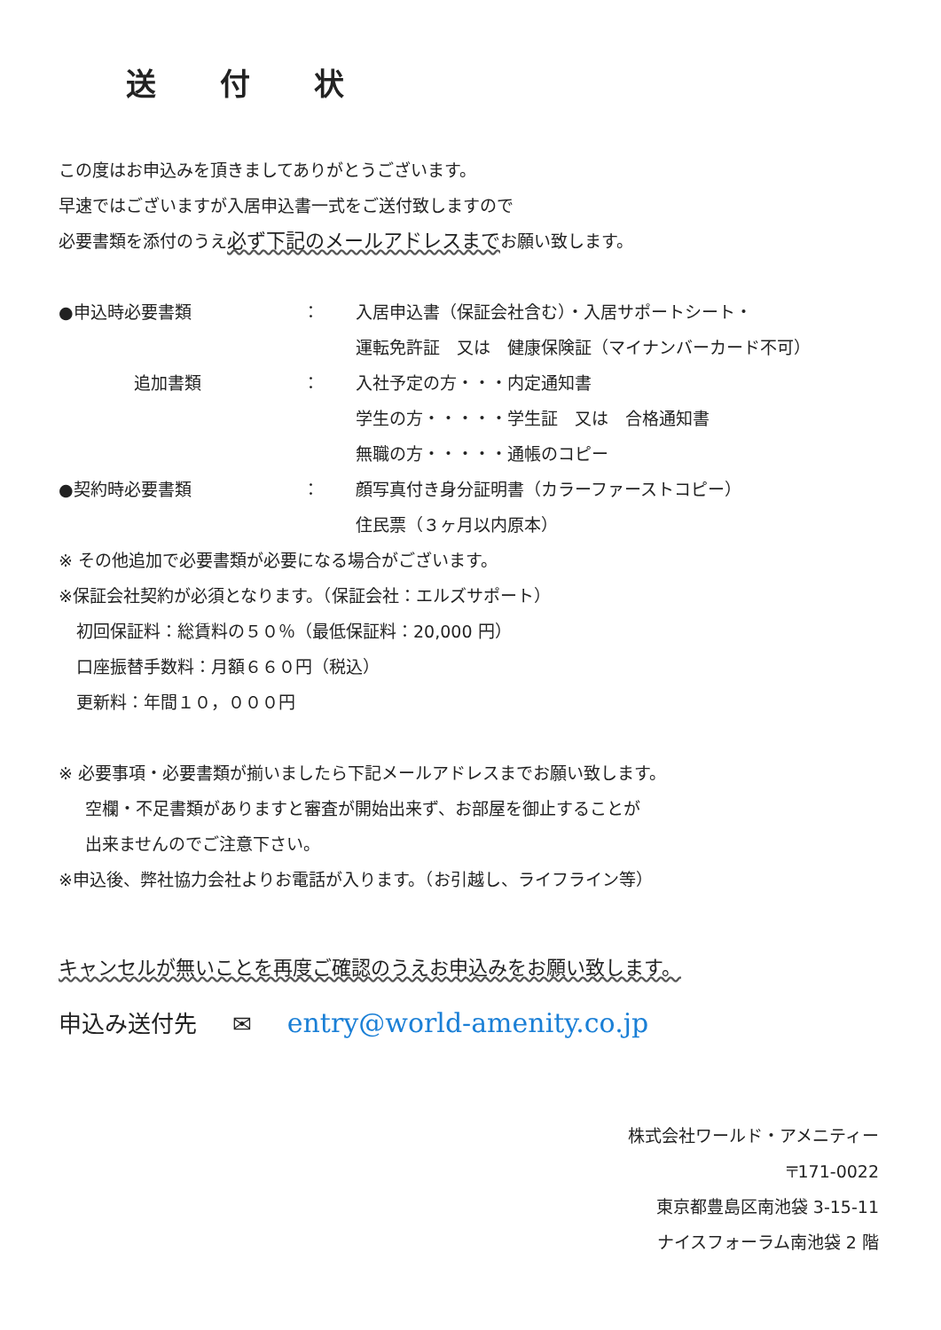送 付 状
この度はお申込みを頂きましてありがとうございます。
早速ではございますが入居申込書一式をご送付致しますので
必要書類を添付のうえ必ず下記のメールアドレスまでお願い致します。
| ●申込時必要書類 | ： | 入居申込書（保証会社含む）・入居サポートシート・ |
| | | 運転免許証 又は 健康保険証（マイナンバーカード不可） |
| 追加書類 | ： | 入社予定の方・・・内定通知書 |
| | | 学生の方・・・・・学生証 又は 合格通知書 |
| | | 無職の方・・・・・通帳のコピー |
| ●契約時必要書類 | ： | 顔写真付き身分証明書（カラーファーストコピー） |
| | | 住民票（３ヶ月以内原本） |
※ その他追加で必要書類が必要になる場合がございます。
※保証会社契約が必須となります。（保証会社：エルズサポート）
初回保証料：総賃料の５０％（最低保証料：20,000 円）
口座振替手数料：月額６６０円（税込）
更新料：年間１０，０００円
※ 必要事項・必要書類が揃いましたら下記メールアドレスまでお願い致します。
空欄・不足書類がありますと審査が開始出来ず、お部屋を御止することが
出来ませんのでご注意下さい。
※申込後、弊社協力会社よりお電話が入ります。（お引越し、ライフライン等）
キャンセルが無いことを再度ご確認のうえお申込みをお願い致します。
申込み送付先 ✉ entry@world-amenity.co.jp
株式会社ワールド・アメニティー
〒171-0022
東京都豊島区南池袋 3-15-11
ナイスフォーラム南池袋 2 階